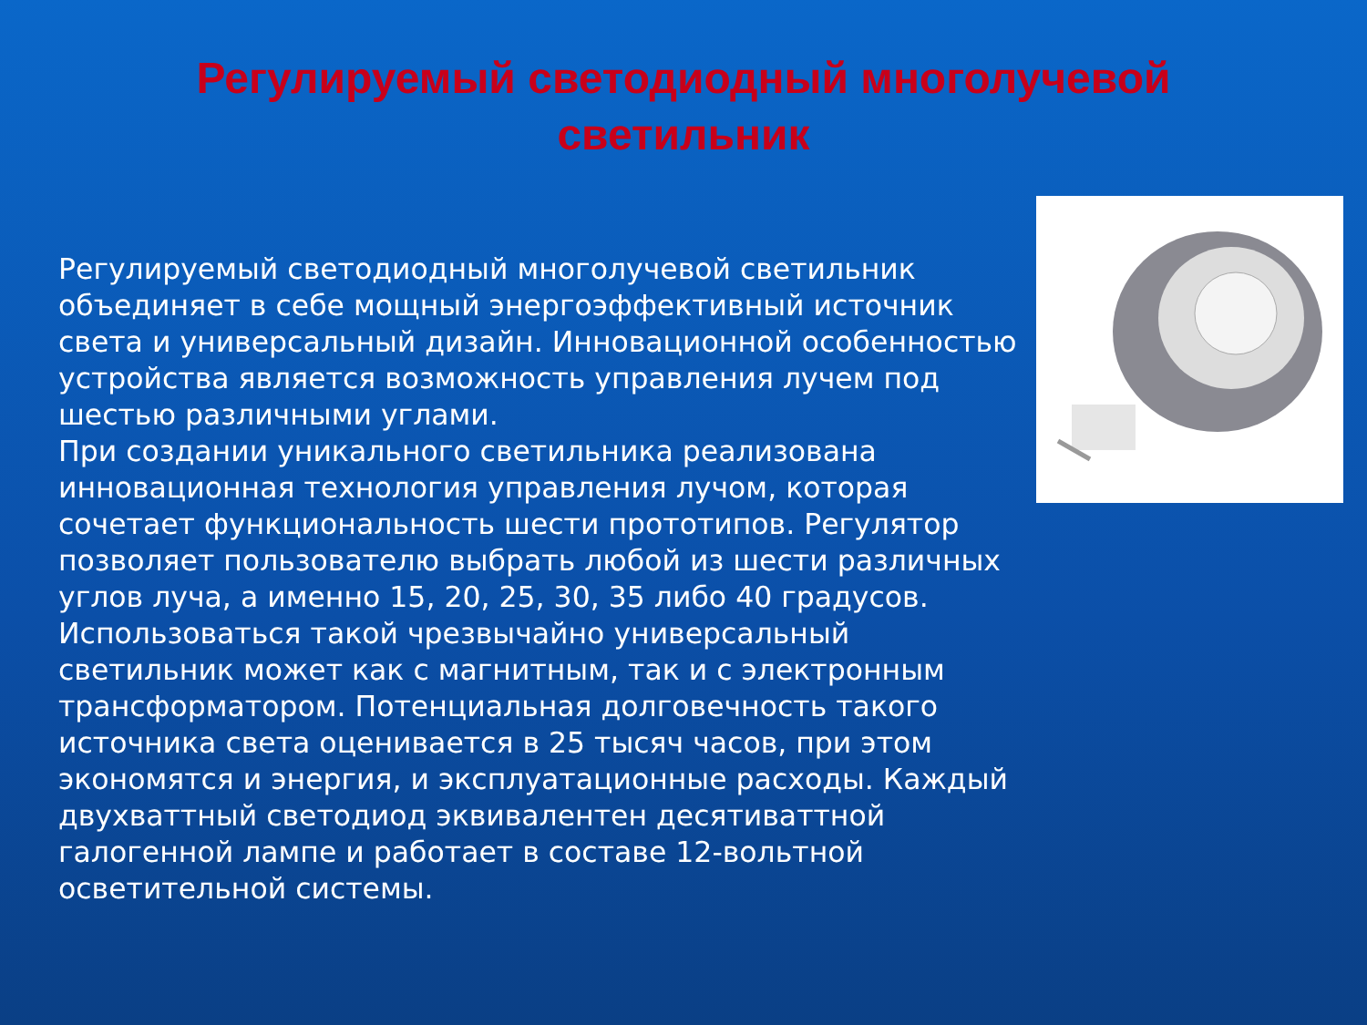Регулируемый светодиодный многолучевой светильник
Регулируемый светодиодный многолучевой светильник объединяет в себе мощный энергоэффективный источник света и универсальный дизайн. Инновационной особенностью устройства является возможность управления лучем под шестью различными углами.
При создании уникального светильника реализована инновационная технология управления лучом, которая сочетает функциональность шести прототипов. Регулятор позволяет пользователю выбрать любой из шести различных углов луча, а именно 15, 20, 25, 30, 35 либо 40 градусов. Использоваться такой чрезвычайно универсальный светильник может как с магнитным, так и с электронным трансформатором. Потенциальная долговечность такого источника света оценивается в 25 тысяч часов, при этом экономятся и энергия, и эксплуатационные расходы. Каждый двухваттный светодиод эквивалентен десятиваттной галогенной лампе и работает в составе 12-вольтной осветительной системы.